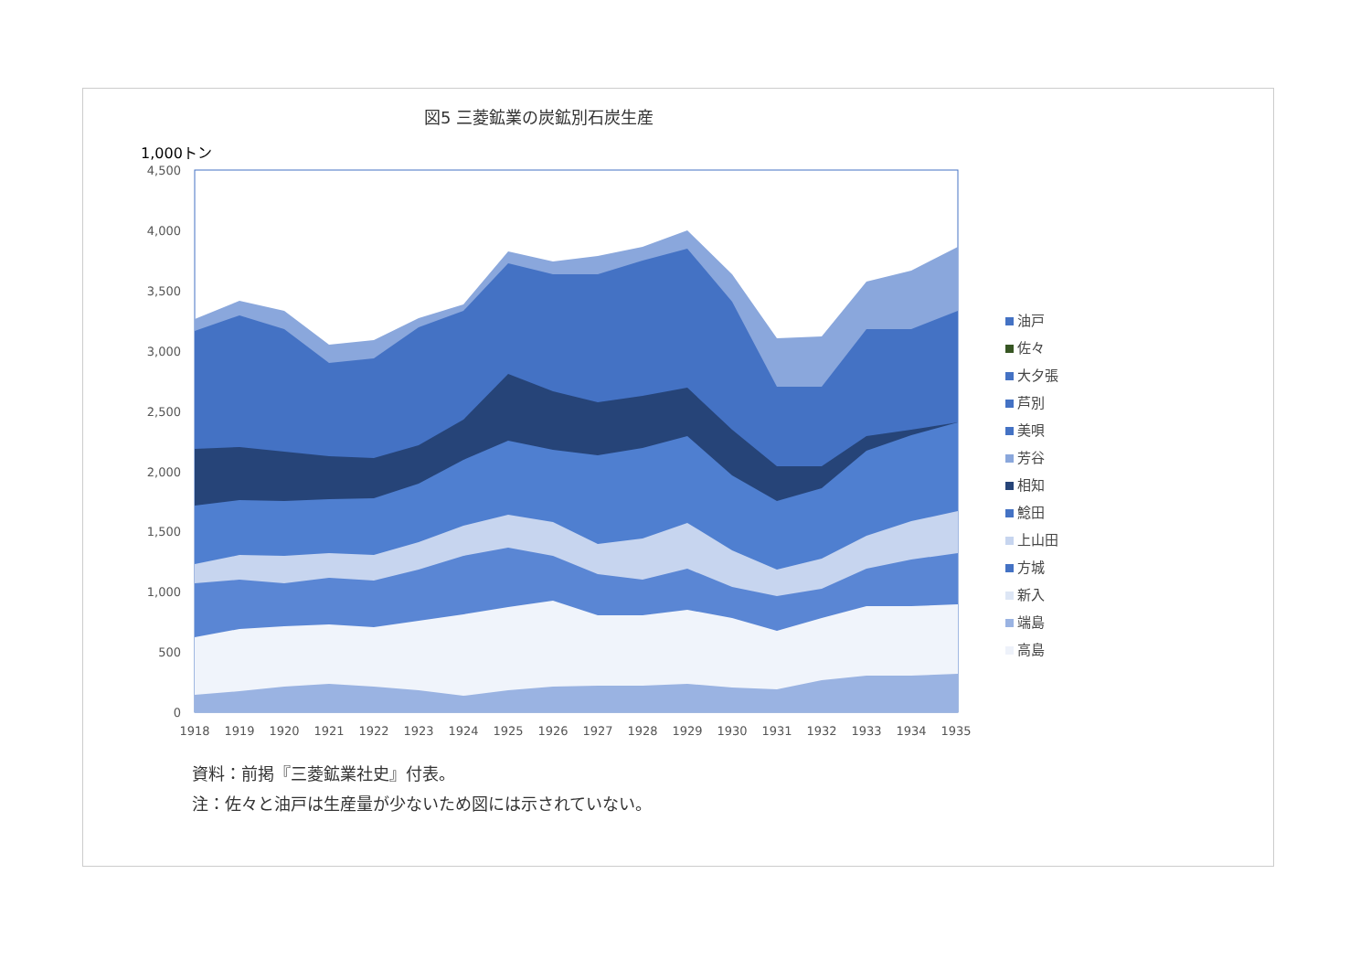図5 三菱鉱業の炭鉱別石炭生産
1,000トン
4,500
4,000
3,500
3,000
2,500
2,000
1,500
1,000
500
0
1918
1919
1920
1921
1922
1923
1924
1925
1926
1927
1928
1929
1930
1931
1932
1933
1934
1935
油戸
佐々
大夕張
芦別
美唄
芳谷
相知
鯰田
上山田
方城
新入
端島
高島
資料：前掲『三菱鉱業社史』付表。
注：佐々と油戸は生産量が少ないため図には示されていない。